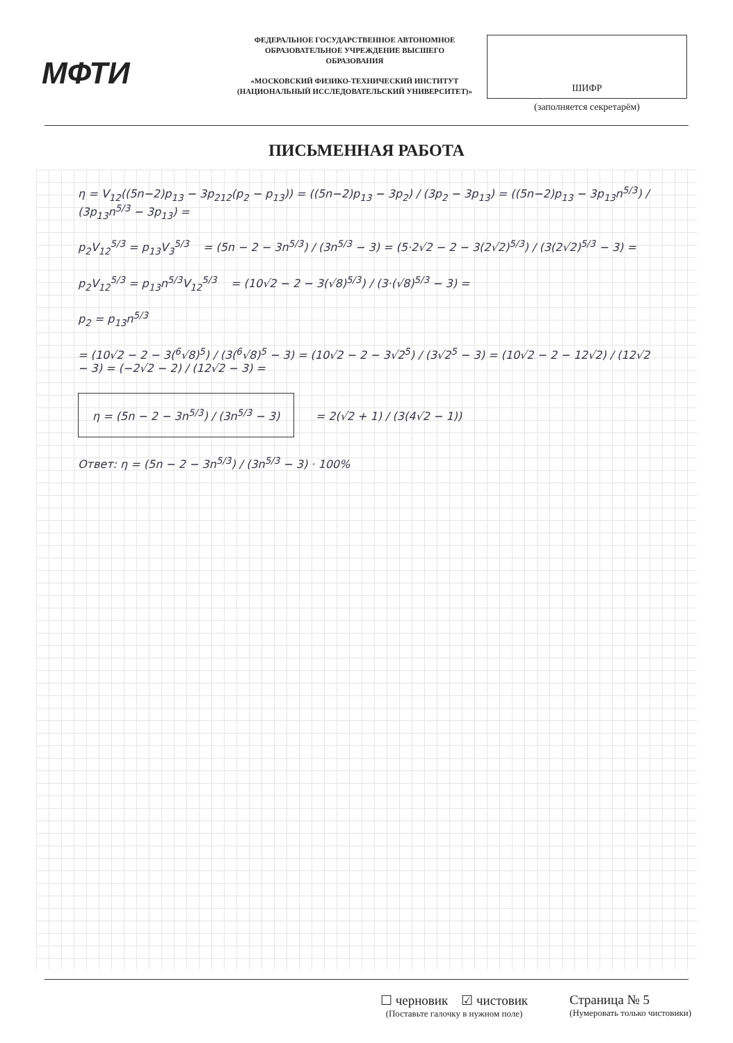МФТИ
ФЕДЕРАЛЬНОЕ ГОСУДАРСТВЕННОЕ АВТОНОМНОЕ ОБРАЗОВАТЕЛЬНОЕ УЧРЕЖДЕНИЕ ВЫСШЕГО ОБРАЗОВАНИЯ
«МОСКОВСКИЙ ФИЗИКО-ТЕХНИЧЕСКИЙ ИНСТИТУТ (НАЦИОНАЛЬНЫЙ ИССЛЕДОВАТЕЛЬСКИЙ УНИВЕРСИТЕТ)»
ШИФР
(заполняется секретарём)
ПИСЬМЕННАЯ РАБОТА
η = V<sub>12</sub>((5n−2)p<sub>13</sub> − 3p<sub>212</sub>(p<sub>2</sub> − p<sub>13</sub>)) = ((5n−2)p<sub>13</sub> − 3p<sub>2</sub>) / (3p<sub>2</sub> − 3p<sub>13</sub>) = ((5n−2)p<sub>13</sub> − 3p<sub>13</sub>n<sup>5/3</sup>) / (3p<sub>13</sub>n<sup>5/3</sup> − 3p<sub>13</sub>) =
p<sub>2</sub>V<sub>12</sub><sup>5/3</sup> = p<sub>13</sub>V<sub>3</sub><sup>5/3</sup> = (5n − 2 − 3n<sup>5/3</sup>) / (3n<sup>5/3</sup> − 3) = (5·2√2 − 2 − 3(2√2)<sup>5/3</sup>) / (3(2√2)<sup>5/3</sup> − 3) =
p<sub>2</sub>V<sub>12</sub><sup>5/3</sup> = p<sub>13</sub>n<sup>5/3</sup>V<sub>12</sub><sup>5/3</sup> = (10√2 − 2 − 3(√8)<sup>5/3</sup>) / (3·(√8)<sup>5/3</sup> − 3) =
p<sub>2</sub> = p<sub>13</sub>n<sup>5/3</sup>
= (10√2 − 2 − 3(<sup>6</sup>√8)<sup>5</sup>) / (3(<sup>6</sup>√8)<sup>5</sup> − 3) = (10√2 − 2 − 3√2<sup>5</sup>) / (3√2<sup>5</sup> − 3) = (10√2 − 2 − 12√2) / (12√2 − 3) = (−2√2 − 2) / (12√2 − 3) =
η = (5n − 2 − 3n<sup>5/3</sup>) / (3n<sup>5/3</sup> − 3) = 2(√2 + 1) / (3(4√2 − 1))
Ответ: η = (5n − 2 − 3n<sup>5/3</sup>) / (3n<sup>5/3</sup> − 3) · 100%
☐ черновик ☑ чистовик
(Поставьте галочку в нужном поле)
Страница № 5
(Нумеровать только чистовики)